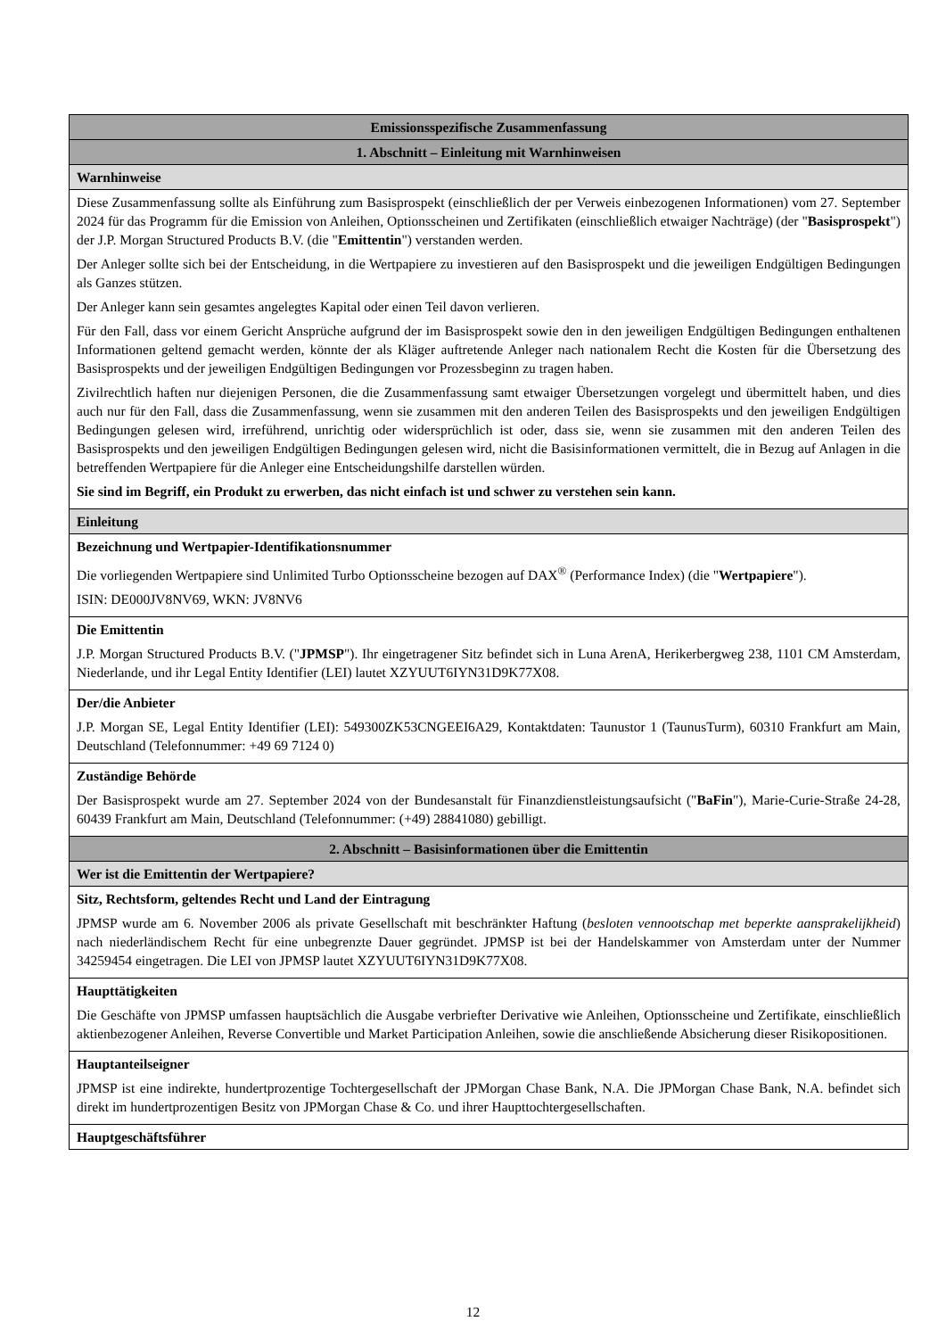| Emissionsspezifische Zusammenfassung |
| --- |
| 1. Abschnitt – Einleitung mit Warnhinweisen |
| Warnhinweise |
| Diese Zusammenfassung sollte als Einführung zum Basisprospekt (einschließlich der per Verweis einbezogenen Informationen) vom 27. September 2024 für das Programm für die Emission von Anleihen, Optionsscheinen und Zertifikaten (einschließlich etwaiger Nachträge) (der " Basisprospekt ") der J.P. Morgan Structured Products B.V. (die " Emittentin ") verstanden werden. Der Anleger sollte sich bei der Entscheidung, in die Wertpapiere zu investieren auf den Basisprospekt und die jeweiligen Endgültigen Bedingungen als Ganzes stützen. Der Anleger kann sein gesamtes angelegtes Kapital oder einen Teil davon verlieren. Für den Fall, dass vor einem Gericht Ansprüche aufgrund der im Basisprospekt sowie den in den jeweiligen Endgültigen Bedingungen enthaltenen Informationen geltend gemacht werden, könnte der als Kläger auftretende Anleger nach nationalem Recht die Kosten für die Übersetzung des Basisprospekts und der jeweiligen Endgültigen Bedingungen vor Prozessbeginn zu tragen haben. Zivilrechtlich haften nur diejenigen Personen, die die Zusammenfassung samt etwaiger Übersetzungen vorgelegt und übermittelt haben, und dies auch nur für den Fall, dass die Zusammenfassung, wenn sie zusammen mit den anderen Teilen des Basisprospekts und den jeweiligen Endgültigen Bedingungen gelesen wird, irreführend, unrichtig oder widersprüchlich ist oder, dass sie, wenn sie zusammen mit den anderen Teilen des Basisprospekts und den jeweiligen Endgültigen Bedingungen gelesen wird, nicht die Basisinformationen vermittelt, die in Bezug auf Anlagen in die betreffenden Wertpapiere für die Anleger eine Entscheidungshilfe darstellen würden. Sie sind im Begriff, ein Produkt zu erwerben, das nicht einfach ist und schwer zu verstehen sein kann. |
| Einleitung |
| Bezeichnung und Wertpapier-Identifikationsnummer Die vorliegenden Wertpapiere sind Unlimited Turbo Optionsscheine bezogen auf DAX<sup>®</sup> (Performance Index) (die " Wertpapiere "). ISIN: DE000JV8NV69, WKN: JV8NV6 |
| Die Emittentin J.P. Morgan Structured Products B.V. (" JPMSP "). Ihr eingetragener Sitz befindet sich in Luna ArenA, Herikerbergweg 238, 1101 CM Amsterdam, Niederlande, und ihr Legal Entity Identifier (LEI) lautet XZYUUT6IYN31D9K77X08. |
| Der/die Anbieter J.P. Morgan SE, Legal Entity Identifier (LEI): 549300ZK53CNGEEI6A29, Kontaktdaten: Taunustor 1 (TaunusTurm), 60310 Frankfurt am Main, Deutschland (Telefonnummer: +49 69 7124 0) |
| Zuständige Behörde Der Basisprospekt wurde am 27. September 2024 von der Bundesanstalt für Finanzdienstleistungsaufsicht (" BaFin "), Marie-Curie-Straße 24-28, 60439 Frankfurt am Main, Deutschland (Telefonnummer: (+49) 28841080) gebilligt. |
| 2. Abschnitt – Basisinformationen über die Emittentin |
| Wer ist die Emittentin der Wertpapiere? |
| Sitz, Rechtsform, geltendes Recht und Land der Eintragung JPMSP wurde am 6. November 2006 als private Gesellschaft mit beschränkter Haftung ( besloten vennootschap met beperkte aansprakelijkheid ) nach niederländischem Recht für eine unbegrenzte Dauer gegründet. JPMSP ist bei der Handelskammer von Amsterdam unter der Nummer 34259454 eingetragen. Die LEI von JPMSP lautet XZYUUT6IYN31D9K77X08. |
| Haupttätigkeiten Die Geschäfte von JPMSP umfassen hauptsächlich die Ausgabe verbriefter Derivative wie Anleihen, Optionsscheine und Zertifikate, einschließlich aktienbezogener Anleihen, Reverse Convertible und Market Participation Anleihen, sowie die anschließende Absicherung dieser Risikopositionen. |
| Hauptanteilseigner JPMSP ist eine indirekte, hundertprozentige Tochtergesellschaft der JPMorgan Chase Bank, N.A. Die JPMorgan Chase Bank, N.A. befindet sich direkt im hundertprozentigen Besitz von JPMorgan Chase & Co. und ihrer Haupttochtergesellschaften. |
| Hauptgeschäftsführer |
12